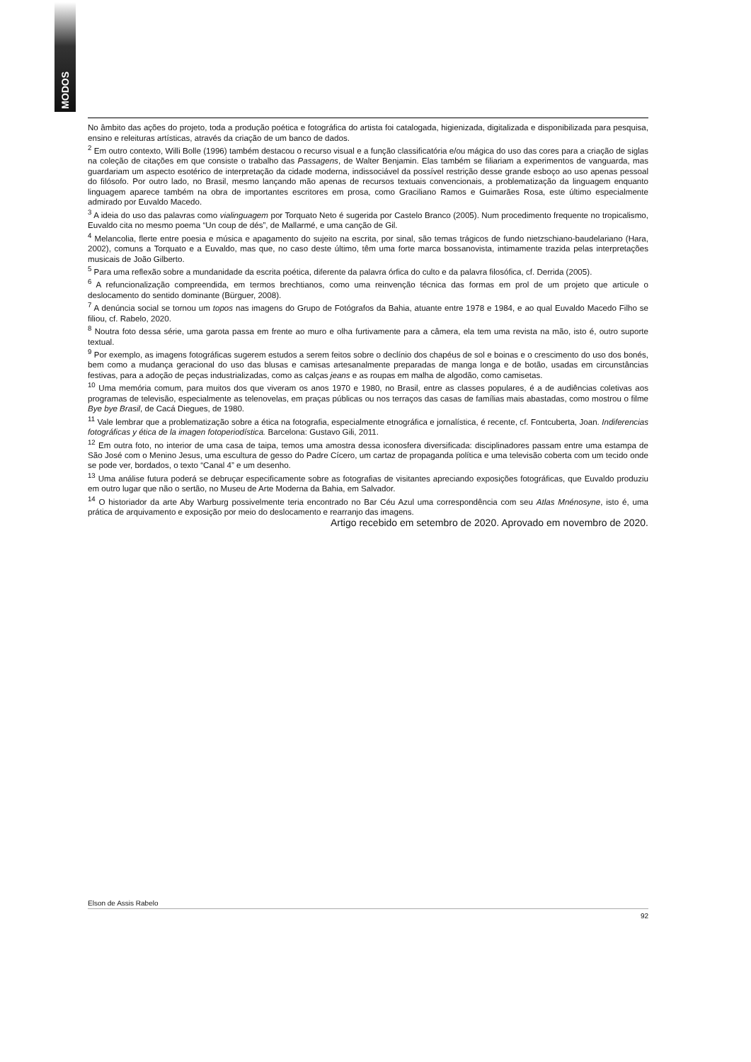MODOS
No âmbito das ações do projeto, toda a produção poética e fotográfica do artista foi catalogada, higienizada, digitalizada e disponibilizada para pesquisa, ensino e releituras artísticas, através da criação de um banco de dados.
<sup>2</sup> Em outro contexto, Willi Bolle (1996) também destacou o recurso visual e a função classificatória e/ou mágica do uso das cores para a criação de siglas na coleção de citações em que consiste o trabalho das Passagens, de Walter Benjamin. Elas também se filiariam a experimentos de vanguarda, mas guardariam um aspecto esotérico de interpretação da cidade moderna, indissociável da possível restrição desse grande esboço ao uso apenas pessoal do filósofo. Por outro lado, no Brasil, mesmo lançando mão apenas de recursos textuais convencionais, a problematização da linguagem enquanto linguagem aparece também na obra de importantes escritores em prosa, como Graciliano Ramos e Guimarães Rosa, este último especialmente admirado por Euvaldo Macedo.
<sup>3</sup> A ideia do uso das palavras como vialinguagem por Torquato Neto é sugerida por Castelo Branco (2005). Num procedimento frequente no tropicalismo, Euvaldo cita no mesmo poema “Un coup de dés”, de Mallarmé, e uma canção de Gil.
<sup>4</sup> Melancolia, flerte entre poesia e música e apagamento do sujeito na escrita, por sinal, são temas trágicos de fundo nietzschiano-baudelariano (Hara, 2002), comuns a Torquato e a Euvaldo, mas que, no caso deste último, têm uma forte marca bossanovista, intimamente trazida pelas interpretações musicais de João Gilberto.
<sup>5</sup> Para uma reflexão sobre a mundanidade da escrita poética, diferente da palavra órfica do culto e da palavra filosófica, cf. Derrida (2005).
<sup>6</sup> A refuncionalização compreendida, em termos brechtianos, como uma reinvenção técnica das formas em prol de um projeto que articule o deslocamento do sentido dominante (Bürguer, 2008).
<sup>7</sup> A denúncia social se tornou um topos nas imagens do Grupo de Fotógrafos da Bahia, atuante entre 1978 e 1984, e ao qual Euvaldo Macedo Filho se filiou, cf. Rabelo, 2020.
<sup>8</sup> Noutra foto dessa série, uma garota passa em frente ao muro e olha furtivamente para a câmera, ela tem uma revista na mão, isto é, outro suporte textual.
<sup>9</sup> Por exemplo, as imagens fotográficas sugerem estudos a serem feitos sobre o declínio dos chapéus de sol e boinas e o crescimento do uso dos bonés, bem como a mudança geracional do uso das blusas e camisas artesanalmente preparadas de manga longa e de botão, usadas em circunstâncias festivas, para a adoção de peças industrializadas, como as calças jeans e as roupas em malha de algodão, como camisetas.
<sup>10</sup> Uma memória comum, para muitos dos que viveram os anos 1970 e 1980, no Brasil, entre as classes populares, é a de audiências coletivas aos programas de televisão, especialmente as telenovelas, em praças públicas ou nos terraços das casas de famílias mais abastadas, como mostrou o filme Bye bye Brasil, de Cacá Diegues, de 1980.
<sup>11</sup> Vale lembrar que a problematização sobre a ética na fotografia, especialmente etnográfica e jornalística, é recente, cf. Fontcuberta, Joan. Indiferencias fotográficas y ética de la imagen fotoperiodística. Barcelona: Gustavo Gili, 2011.
<sup>12</sup> Em outra foto, no interior de uma casa de taipa, temos uma amostra dessa iconosfera diversificada: disciplinadores passam entre uma estampa de São José com o Menino Jesus, uma escultura de gesso do Padre Cícero, um cartaz de propaganda política e uma televisão coberta com um tecido onde se pode ver, bordados, o texto “Canal 4” e um desenho.
<sup>13</sup> Uma análise futura poderá se debruçar especificamente sobre as fotografias de visitantes apreciando exposições fotográficas, que Euvaldo produziu em outro lugar que não o sertão, no Museu de Arte Moderna da Bahia, em Salvador.
<sup>14</sup> O historiador da arte Aby Warburg possivelmente teria encontrado no Bar Céu Azul uma correspondência com seu Atlas Mnénosyne, isto é, uma prática de arquivamento e exposição por meio do deslocamento e rearranjo das imagens.
Artigo recebido em setembro de 2020. Aprovado em novembro de 2020.
Elson de Assis Rabelo
92